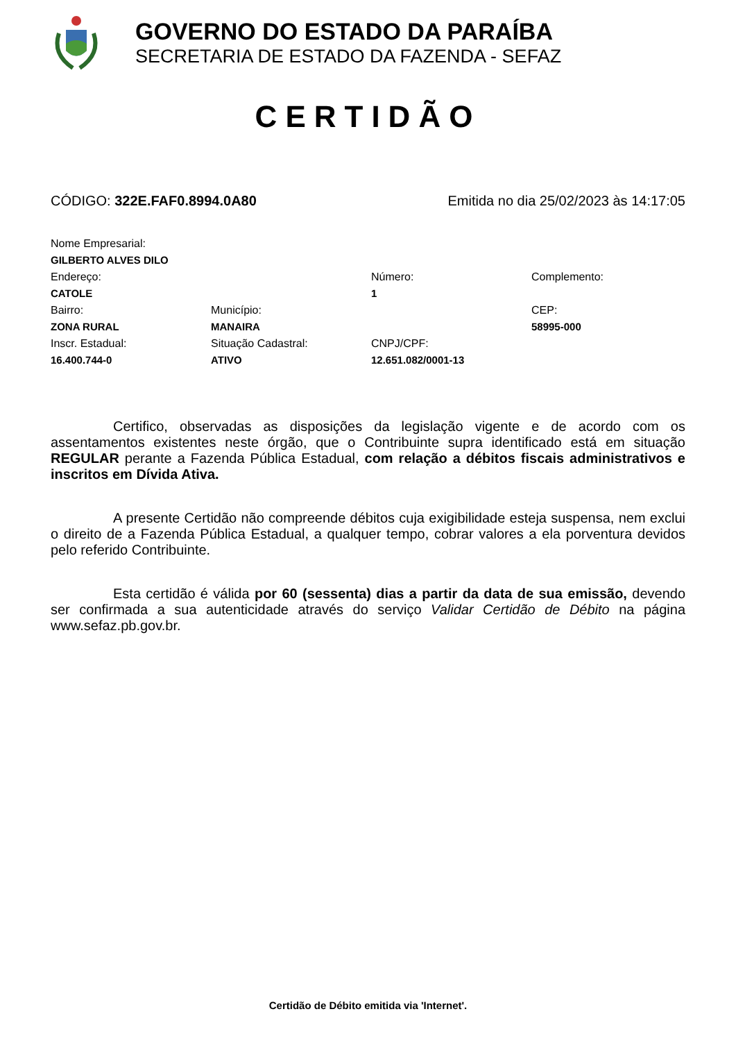GOVERNO DO ESTADO DA PARAÍBA
SECRETARIA DE ESTADO DA FAZENDA - SEFAZ
CERTIDÃO
CÓDIGO: 322E.FAF0.8994.0A80 Emitida no dia 25/02/2023 às 14:17:05
Nome Empresarial:
GILBERTO ALVES DILO
Endereço:
Número:
Complemento:
CATOLE
1
Bairro:
Município:
CEP:
ZONA RURAL
MANAIRA
58995-000
Inscr. Estadual:
Situação Cadastral:
CNPJ/CPF:
16.400.744-0
ATIVO
12.651.082/0001-13
Certifico, observadas as disposições da legislação vigente e de acordo com os assentamentos existentes neste órgão, que o Contribuinte supra identificado está em situação REGULAR perante a Fazenda Pública Estadual, com relação a débitos fiscais administrativos e inscritos em Dívida Ativa.
A presente Certidão não compreende débitos cuja exigibilidade esteja suspensa, nem exclui o direito de a Fazenda Pública Estadual, a qualquer tempo, cobrar valores a ela porventura devidos pelo referido Contribuinte.
Esta certidão é válida por 60 (sessenta) dias a partir da data de sua emissão, devendo ser confirmada a sua autenticidade através do serviço Validar Certidão de Débito na página www.sefaz.pb.gov.br.
Certidão de Débito emitida via 'Internet'.